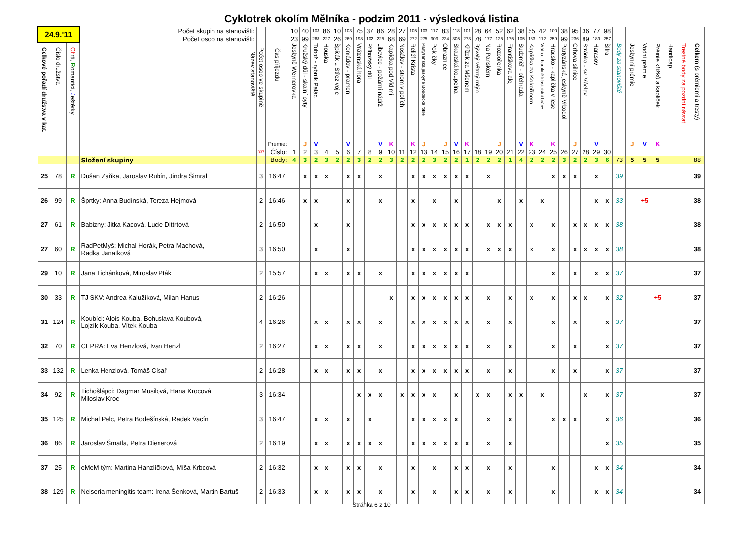Cyklotrek okolím Mělníka - podzim 2011 - výsledková listina
| 24.9.'11 | | | Počet skupin na stanovišti: | | | 10 | 40 | 103 | 86 | 10 | 103 | 75 | 37 | 86 | 28 | 27 | 105 | 103 | 117 | 83 | 118 | 101 | 28 | 64 | 52 | 62 | 38 | 55 | 42 | 100 | 38 | 95 | 36 | 77 | 98 | | | | | | | |
| | | | Počet osob na stanovišti: | | | 23 | 99 | 268 | 227 | 26 | 269 | 198 | 102 | 225 | 68 | 69 | 272 | 275 | 303 | 224 | 305 | 273 | 78 | 177 | 125 | 175 | 105 | 133 | 112 | 259 | 99 | 236 | 89 | 189 | 257 | | | | | | | |
| Celkové pořadí družstva v kat. | Číslo družstva | Ch rti, R omantici, J eštěrky | Název stanoviště | Počet osob ve skupině | Čas příjezdu | Jeskyně Wernerovka | Kružský důl - skalní byty | Tubož - rybník Palác | Houska | Špičák u Střezivojic | Konrádov - pramen | Vrátenská hora | Příbožský důl | Libovice - požární nádrž | Kaplička pod Vidimí | Nosálov - strom v polích | Reliéf Krista | Partyzánská jeskyně Boudecká rokle | Pokličky | Obraznice | Skautská koupelna | Křížek za Mšenem | Bývalý větrný mlýn | Na Panském | Rozbořenka | Františkova alej | Sudoměř - přehrada | Kaplička za Kokořínem | Vrátno - barokně klasicistní brány | Hradsko - kaplička v lese | Partyzánská jeskyně Vrbodol | Crhova silnice | Stránka - sv. Václav | Harasov | Šifra | Body za stanoviště | Jeskynní prémie | Vodní prémie | Prémie křížků a kapliček | Handicap | Trestné body za pozdní návrat | Celkem (s prémiemi a tresty) |
| | | | | | Prémie: | | J | V | | | V | | | V | K | | K | J | | J | V | K | | | J | | V | K | | K | | J | | V | | | J | V | K | | | |
| | | | | 337 | Číslo: | 1 | 2 | 3 | 4 | 5 | 6 | 7 | 8 | 9 | 10 | 11 | 12 | 13 | 14 | 15 | 16 | 17 | 18 | 19 | 20 | 21 | 22 | 23 | 24 | 25 | 26 | 27 | 28 | 29 | 30 | | | | | | | |
| | | | Složení skupiny | | Body: | 4 | 3 | 2 | 3 | 2 | 2 | 3 | 2 | 2 | 3 | 2 | 2 | 2 | 3 | 2 | 2 | 1 | 2 | 2 | 2 | 1 | 4 | 2 | 2 | 2 | 3 | 2 | 2 | 3 | 6 | 73 | 5 | 5 | 5 | | | 88 |
| 25 | 78 | R | Dušan Zaňka, Jaroslav Rubín, Jindra Šimral | 3 | 16:47 | | x | x | x | | x | x | | x | | | x | x | x | x | x | x | | x | | | | | | x | x | x | | x | | 39 | | | | | | 39 |
| 26 | 99 | R | Šprtky: Anna Budínská, Tereza Hejmová | 2 | 16:46 | | x | x | | | x | | | x | | | x | | x | | x | | | | x | | x | | x | | | | | x | x | 33 | | +5 | | | | 38 |
| 27 | 61 | R | Babizny: Jitka Kacová, Lucie Dittrtová | 2 | 16:50 | | | x | | | x | | | | | | x | x | x | x | x | x | | x | x | x | | x | | x | | x | x | x | x | 38 | | | | | | 38 |
| 27 | 60 | R | RadPetMyš: Michal Horák, Petra Machová, Radka Janatková | 3 | 16:50 | | | x | | | x | | | | | | x | x | x | x | x | x | | x | x | x | | x | | x | | x | x | x | x | 38 | | | | | | 38 |
| 29 | 10 | R | Jana Tichánková, Miroslav Pták | 2 | 15:57 | | | x | x | | x | x | | x | | | x | x | x | x | x | x | | | | | | | | x | | x | | x | x | 37 | | | | | | 37 |
| 30 | 33 | R | TJ SKV: Andrea Kalužíková, Milan Hanus | 2 | 16:26 | | | | | | | | | | x | | x | x | x | x | x | x | | x | | x | | x | | x | | x | x | | x | 32 | | | +5 | | | 37 |
| 31 | 124 | R | Koubíci: Alois Kouba, Bohuslava Koubová, Lojzík Kouba, Vítek Kouba | 4 | 16:26 | | | x | x | | x | x | | x | | | x | x | x | x | x | x | | x | | x | | | | x | | x | | | x | 37 | | | | | | 37 |
| 32 | 70 | R | CEPRA: Eva Henzlová, Ivan Henzl | 2 | 16:27 | | | x | x | | x | x | | x | | | x | x | x | x | x | x | | x | | x | | | | x | | x | | | x | 37 | | | | | | 37 |
| 33 | 132 | R | Lenka Henzlová, Tomáš Císař | 2 | 16:28 | | | x | x | | x | x | | x | | | x | x | x | x | x | x | | x | | x | | | | x | | x | | | x | 37 | | | | | | 37 |
| 34 | 92 | R | Tichošlápci: Dagmar Musilová, Hana Krocová, Miloslav Kroc | 3 | 16:34 | | | | | | | x | x | x | | x | x | x | x | | x | | x | x | | x | x | | x | | | | x | | x | 37 | | | | | | 37 |
| 35 | 125 | R | Michal Pelc, Petra Bodešínská, Radek Vacín | 3 | 16:47 | | | x | x | | x | | x | | | | x | x | x | x | x | | | x | | x | | | | x | x | x | | | x | 36 | | | | | | 36 |
| 36 | 86 | R | Jaroslav Šmatla, Petra Dienerová | 2 | 16:19 | | | x | x | | x | x | x | x | | | x | x | x | x | x | x | | x | | x | | | | | | | | | x | 35 | | | | | | 35 |
| 37 | 25 | R | eMeM tým: Martina Hanzlíčková, Míša Krbcová | 2 | 16:32 | | | x | x | | x | x | | x | | | x | | x | | x | x | | x | | x | | | | x | | | | x | x | 34 | | | | | | 34 |
| 38 | 129 | R | Neiseria meningitis team: Irena Šenková, Martin Bartuš | 2 | 16:33 | | | x | x | | x | x | | x | | | x | | x | | x | x | | x | | x | | | | x | | | | x | x | 34 | | | | | | 34 |
Stránka 6 z 10